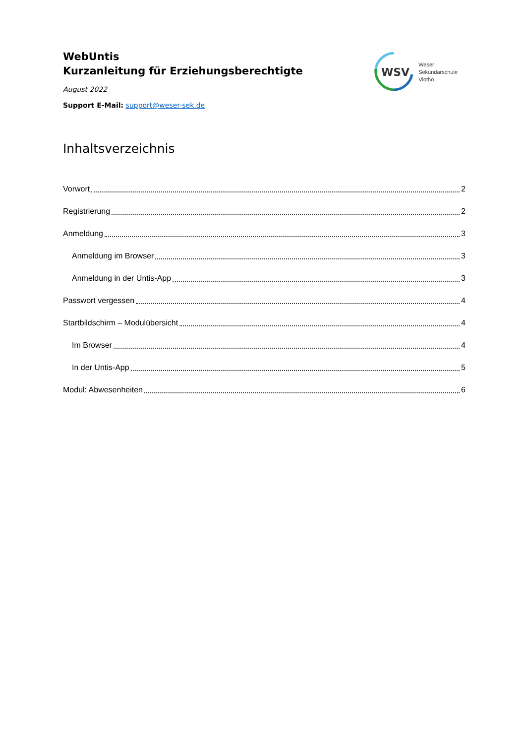WebUntis
Kurzanleitung für Erziehungsberechtigte
August 2022
Support E-Mail: support@weser-sek.de
WSV
Weser
Sekundarschule
Vlotho
Inhaltsverzeichnis
Vorwort 2
Registrierung 2
Anmeldung 3
Anmeldung im Browser 3
Anmeldung in der Untis-App 3
Passwort vergessen 4
Startbildschirm – Modulübersicht 4
Im Browser 4
In der Untis-App 5
Modul: Abwesenheiten 6